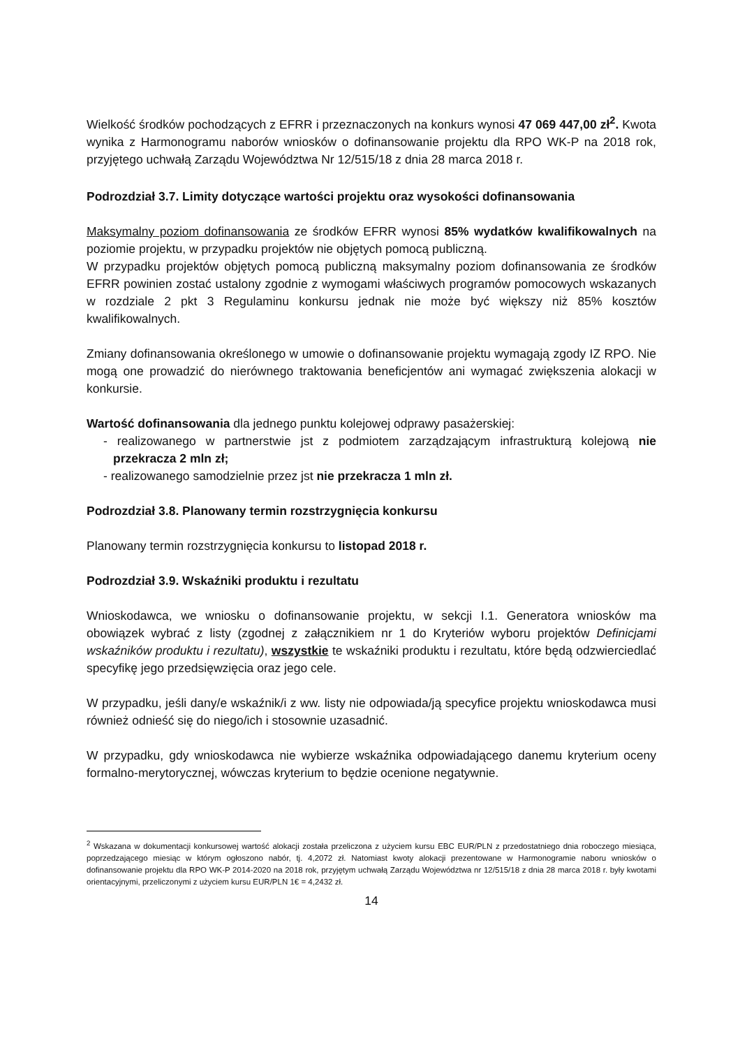Wielkość środków pochodzących z EFRR i przeznaczonych na konkurs wynosi 47 069 447,00 zł<sup>2</sup>. Kwota wynika z Harmonogramu naborów wniosków o dofinansowanie projektu dla RPO WK-P na 2018 rok, przyjętego uchwałą Zarządu Województwa Nr 12/515/18 z dnia 28 marca 2018 r.
Podrozdział 3.7. Limity dotyczące wartości projektu oraz wysokości dofinansowania
Maksymalny poziom dofinansowania ze środków EFRR wynosi 85% wydatków kwalifikowalnych na poziomie projektu, w przypadku projektów nie objętych pomocą publiczną.
W przypadku projektów objętych pomocą publiczną maksymalny poziom dofinansowania ze środków EFRR powinien zostać ustalony zgodnie z wymogami właściwych programów pomocowych wskazanych w rozdziale 2 pkt 3 Regulaminu konkursu jednak nie może być większy niż 85% kosztów kwalifikowalnych.
Zmiany dofinansowania określonego w umowie o dofinansowanie projektu wymagają zgody IZ RPO. Nie mogą one prowadzić do nierównego traktowania beneficjentów ani wymagać zwiększenia alokacji w konkursie.
Wartość dofinansowania dla jednego punktu kolejowej odprawy pasażerskiej:
- realizowanego w partnerstwie jst z podmiotem zarządzającym infrastrukturą kolejową nie przekracza 2 mln zł;
- realizowanego samodzielnie przez jst nie przekracza 1 mln zł.
Podrozdział 3.8. Planowany termin rozstrzygnięcia konkursu
Planowany termin rozstrzygnięcia konkursu to listopad 2018 r.
Podrozdział 3.9. Wskaźniki produktu i rezultatu
Wnioskodawca, we wniosku o dofinansowanie projektu, w sekcji I.1. Generatora wniosków ma obowiązek wybrać z listy (zgodnej z załącznikiem nr 1 do Kryteriów wyboru projektów Definicjami wskaźników produktu i rezultatu), wszystkie te wskaźniki produktu i rezultatu, które będą odzwierciedlać specyfikę jego przedsięwzięcia oraz jego cele.
W przypadku, jeśli dany/e wskaźnik/i z ww. listy nie odpowiada/ją specyfice projektu wnioskodawca musi również odnieść się do niego/ich i stosownie uzasadnić.
W przypadku, gdy wnioskodawca nie wybierze wskaźnika odpowiadającego danemu kryterium oceny formalno-merytorycznej, wówczas kryterium to będzie ocenione negatywnie.
<sup>2</sup> Wskazana w dokumentacji konkursowej wartość alokacji została przeliczona z użyciem kursu EBC EUR/PLN z przedostatniego dnia roboczego miesiąca, poprzedzającego miesiąc w którym ogłoszono nabór, tj. 4,2072 zł. Natomiast kwoty alokacji prezentowane w Harmonogramie naboru wniosków o dofinansowanie projektu dla RPO WK-P 2014-2020 na 2018 rok, przyjętym uchwałą Zarządu Województwa nr 12/515/18 z dnia 28 marca 2018 r. były kwotami orientacyjnymi, przeliczonymi z użyciem kursu EUR/PLN 1€ = 4,2432 zł.
14